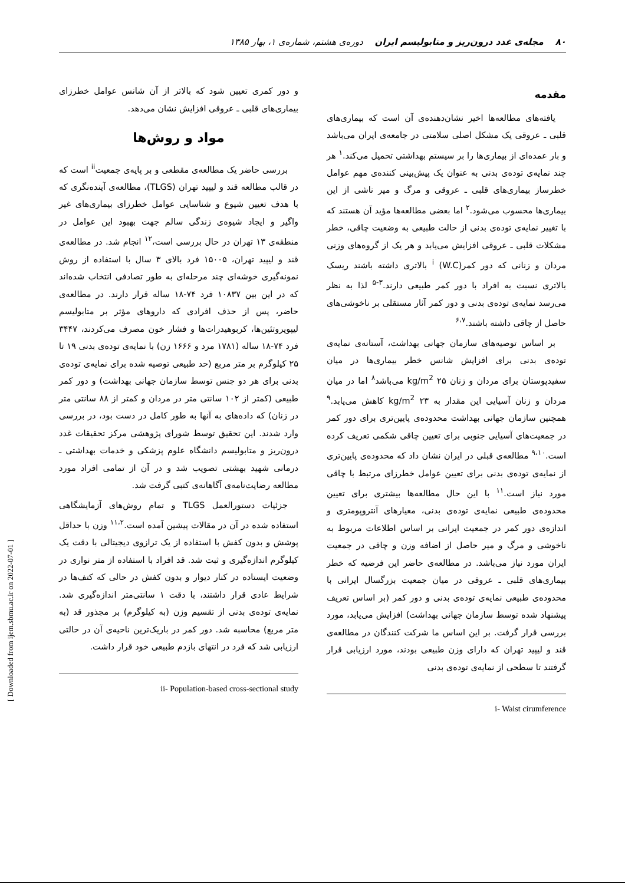۸۰ مجله‌ی غدد درون‌ریز و متابولیسم ایران دوره‌ی هشتم، شماره‌ی ۱، بهار ۱۳۸۵
مقدمه
یافته‌های مطالعه‌ها اخیر نشان‌دهنده‌ی آن است که بیماری‌های قلبی ـ عروقی یک مشکل اصلی سلامتی در جامعه‌ی ایران می‌باشد و بار عمده‌ای از بیماری‌ها را بر سیستم بهداشتی تحمیل می‌کند.<sup>۱</sup> هر چند نمایه‌ی توده‌ی بدنی به عنوان یک پیش‌بینی کننده‌ی مهم عوامل خطرساز بیماری‌های قلبی ـ عروقی و مرگ و میر ناشی از این بیماری‌ها محسوب می‌شود.<sup>۲</sup> اما بعضی مطالعه‌ها مؤید آن هستند که با تغییر نمایه‌ی توده‌ی بدنی از حالت طبیعی به وضعیت چاقی، خطر مشکلات قلبی ـ عروقی افزایش می‌یابد و هر یک از گروه‌های وزنی مردان و زنانی که دور کمر<sup>i</sup> (W.C) بالاتری داشته باشند ریسک بالاتری نسبت به افراد با دور کمر طبیعی دارند.<sup>۳-۵</sup> لذا به نظر می‌رسد نمایه‌ی توده‌ی بدنی و دور کمر آثار مستقلی بر ناخوشی‌های حاصل از چاقی داشته باشند.<sup>۶،۷</sup>
بر اساس توصیه‌های سازمان جهانی بهداشت، آستانه‌ی نمایه‌ی توده‌ی بدنی برای افزایش شانس خطر بیماری‌ها در میان سفیدپوستان برای مردان و زنان ۲۵ kg/m<sup>2</sup> می‌باشد<sup>۸</sup> اما در میان مردان و زنان آسیایی این مقدار به ۲۳ kg/m<sup>2</sup> کاهش می‌یابد.<sup>۹</sup> همچنین سازمان جهانی بهداشت محدوده‌ی پایین‌تری برای دور کمر در جمعیت‌های آسیایی جنوبی برای تعیین چاقی شکمی تعریف کرده است.<sup>۹،۱۰</sup> مطالعه‌ی قبلی در ایران نشان داد که محدوده‌ی پایین‌تری از نمایه‌ی توده‌ی بدنی برای تعیین عوامل خطرزای مرتبط با چاقی مورد نیاز است.<sup>۱۱</sup> با این حال مطالعه‌ها بیشتری برای تعیین محدوده‌ی طبیعی نمایه‌ی توده‌ی بدنی، معیارهای آنتروپومتری و اندازه‌ی دور کمر در جمعیت ایرانی بر اساس اطلاعات مربوط به ناخوشی و مرگ و میر حاصل از اضافه وزن و چاقی در جمعیت ایران مورد نیاز می‌باشد. در مطالعه‌ی حاضر این فرضیه که خطر بیماری‌های قلبی ـ عروقی در میان جمعیت بزرگسال ایرانی با محدوده‌ی طبیعی نمایه‌ی توده‌ی بدنی و دور کمر (بر اساس تعریف پیشنهاد شده توسط سازمان جهانی بهداشت) افزایش می‌یابد، مورد بررسی قرار گرفت. بر این اساس ما شرکت کنندگان در مطالعه‌ی قند و لیپید تهران که دارای وزن طبیعی بودند، مورد ارزیابی قرار گرفتند تا سطحی از نمایه‌ی توده‌ی بدنی
i- Waist cirumference
و دور کمری تعیین شود که بالاتر از آن شانس عوامل خطرزای بیماری‌های قلبی ـ عروقی افزایش نشان می‌دهد.
مواد و روش‌ها
بررسی حاضر یک مطالعه‌ی مقطعی و بر پایه‌ی جمعیت<sup>ii</sup> است که در قالب مطالعه قند و لیپید تهران (TLGS)، مطالعه‌ی آینده‌نگری که با هدف تعیین شیوع و شناسایی عوامل خطرزای بیماری‌های غیر واگیر و ایجاد شیوه‌ی زندگی سالم جهت بهبود این عوامل در منطقه‌ی ۱۳ تهران در حال بررسی است،<sup>۱۲</sup> انجام شد. در مطالعه‌ی قند و لیپید تهران، ۱۵۰۰۵ فرد بالای ۳ سال با استفاده از روش نمونه‌گیری خوشه‌ای چند مرحله‌ای به طور تصادفی انتخاب شده‌اند که در این بین ۱۰۸۳۷ فرد ۷۴-۱۸ ساله قرار دارند. در مطالعه‌ی حاضر، پس از حذف افرادی که داروهای مؤثر بر متابولیسم لیپوپروتئین‌ها، کربوهیدرات‌ها و فشار خون مصرف می‌کردند، ۳۴۴۷ فرد ۷۴-۱۸ ساله (۱۷۸۱ مرد و ۱۶۶۶ زن) با نمایه‌ی توده‌ی بدنی ۱۹ تا ۲۵ کیلوگرم بر متر مربع (حد طبیعی توصیه شده برای نمایه‌ی توده‌ی بدنی برای هر دو جنس توسط سازمان جهانی بهداشت) و دور کمر طبیعی (کمتر از ۱۰۲ سانتی متر در مردان و کمتر از ۸۸ سانتی متر در زنان) که داده‌های به آنها به طور کامل در دست بود، در بررسی وارد شدند. این تحقیق توسط شورای پژوهشی مرکز تحقیقات غدد درون‌ریز و متابولیسم دانشگاه علوم پزشکی و خدمات بهداشتی ـ درمانی شهید بهشتی تصویب شد و در آن از تمامی افراد مورد مطالعه رضایت‌نامه‌ی آگاهانه‌ی کتبی گرفت شد.
جزئیات دستورالعمل TLGS و تمام روش‌های آزمایشگاهی استفاده شده در آن در مقالات پیشین آمده است.<sup>۱۱،۲</sup> وزن با حداقل پوشش و بدون کفش با استفاده از یک ترازوی دیجیتالی با دقت یک کیلوگرم اندازه‌گیری و ثبت شد. قد افراد با استفاده از متر نواری در وضعیت ایستاده در کنار دیوار و بدون کفش در حالی که کتف‌ها در شرایط عادی قرار داشتند، با دقت ۱ سانتی‌متر اندازه‌گیری شد. نمایه‌ی توده‌ی بدنی از تقسیم وزن (به کیلوگرم) بر مجذور قد (به متر مربع) محاسبه شد. دور کمر در باریک‌ترین ناحیه‌ی آن در حالتی ارزیابی شد که فرد در انتهای بازدم طبیعی خود قرار داشت.
ii- Population-based cross-sectional study
[ Downloaded from ijem.sbmu.ac.ir on 2022-07-01 ]